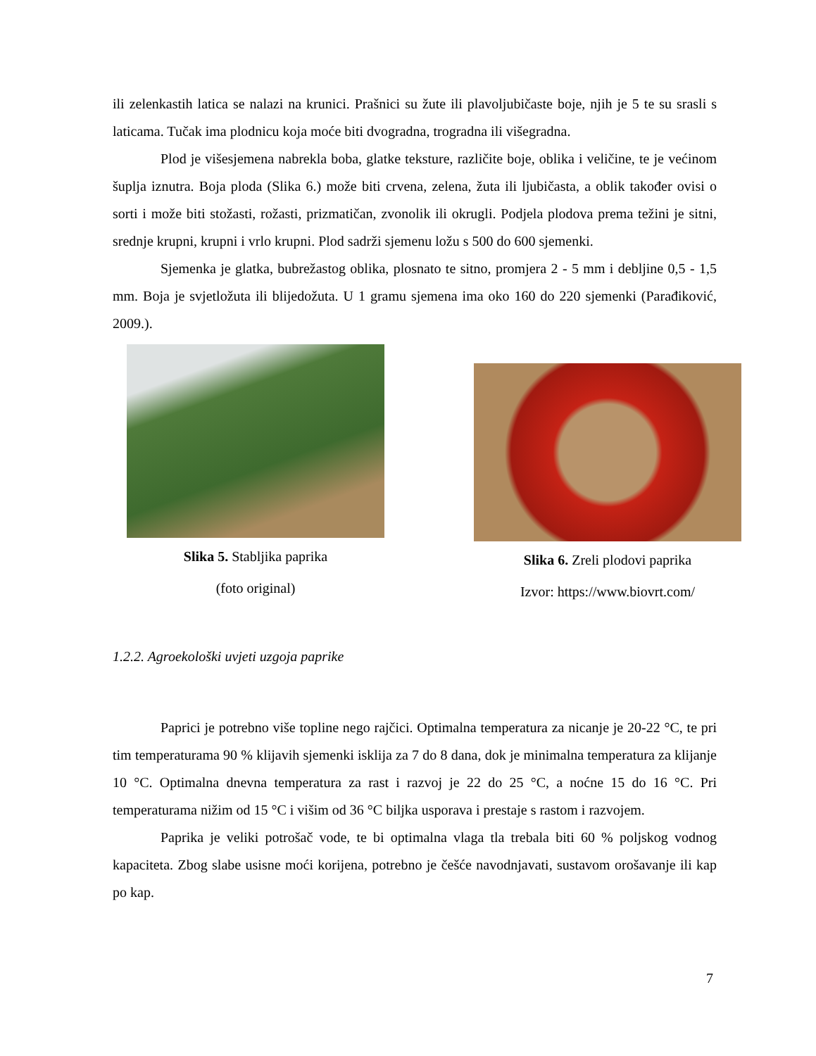ili zelenkastih latica se nalazi na krunici. Prašnici su žute ili plavoljubičaste boje, njih je 5 te su srasli s laticama. Tučak ima plodnicu koja moće biti dvogradna, trogradna ili višegradna.
Plod je višesjemena nabrekla boba, glatke teksture, različite boje, oblika i veličine, te je većinom šuplja iznutra. Boja ploda (Slika 6.) može biti crvena, zelena, žuta ili ljubičasta, a oblik također ovisi o sorti i može biti stožasti, rožasti, prizmatičan, zvonolik ili okrugli. Podjela plodova prema težini je sitni, srednje krupni, krupni i vrlo krupni. Plod sadrži sjemenu ložu s 500 do 600 sjemenki.
Sjemenka je glatka, bubrežastog oblika, plosnato te sitno, promjera 2 - 5 mm i debljine 0,5 - 1,5 mm. Boja je svjetložuta ili blijedožuta. U 1 gramu sjemena ima oko 160 do 220 sjemenki (Parađiković, 2009.).
Slika 5. Stabljika paprika
(foto original)
Slika 6. Zreli plodovi paprika
Izvor: https://www.biovrt.com/
1.2.2. Agroekološki uvjeti uzgoja paprike
Paprici je potrebno više topline nego rajčici. Optimalna temperatura za nicanje je 20-22 °C, te pri tim temperaturama 90 % klijavih sjemenki isklija za 7 do 8 dana, dok je minimalna temperatura za klijanje 10 °C. Optimalna dnevna temperatura za rast i razvoj je 22 do 25 °C, a noćne 15 do 16 °C. Pri temperaturama nižim od 15 °C i višim od 36 °C biljka usporava i prestaje s rastom i razvojem.
Paprika je veliki potrošač vode, te bi optimalna vlaga tla trebala biti 60 % poljskog vodnog kapaciteta. Zbog slabe usisne moći korijena, potrebno je češće navodnjavati, sustavom orošavanje ili kap po kap.
7